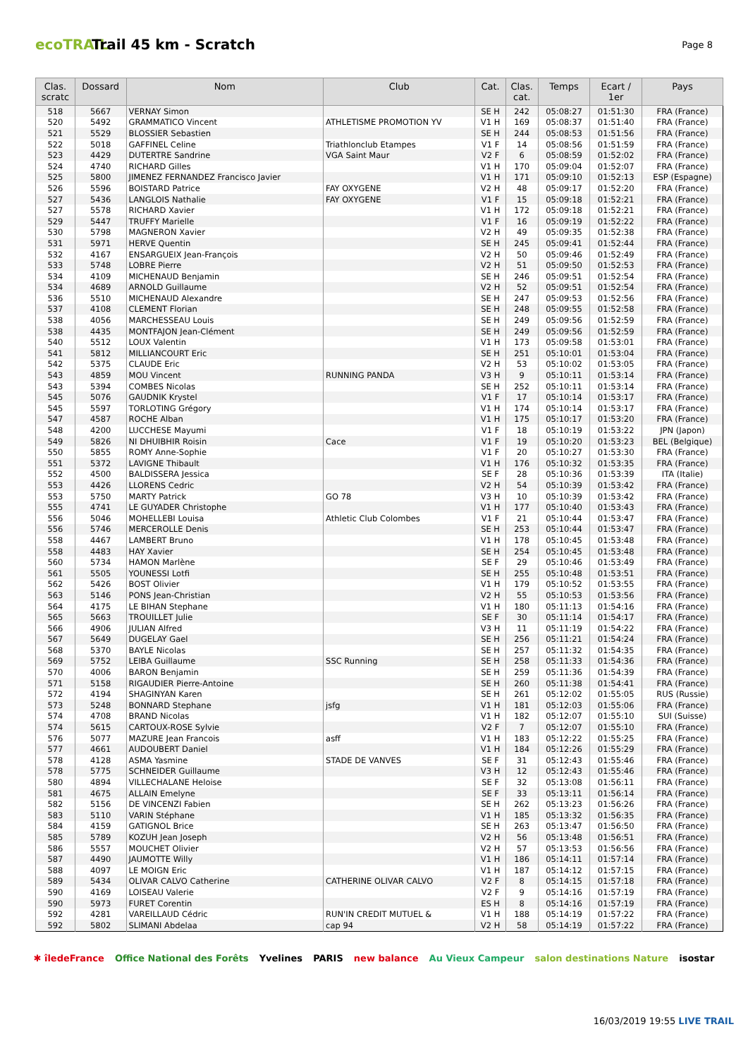ecoTRAIL
Trail 45 km - Scratch
Page 8
| Clas. scratc | Dossard | Nom | Club | Cat. | Clas. cat. | Temps | Ecart / 1er | Pays |
| --- | --- | --- | --- | --- | --- | --- | --- | --- |
| 518 | 5667 | VERNAY Simon | | SE H | 242 | 05:08:27 | 01:51:30 | FRA (France) |
| 520 | 5492 | GRAMMATICO Vincent | ATHLETISME PROMOTION YV | V1 H | 169 | 05:08:37 | 01:51:40 | FRA (France) |
| 521 | 5529 | BLOSSIER Sebastien | | SE H | 244 | 05:08:53 | 01:51:56 | FRA (France) |
| 522 | 5018 | GAFFINEL Celine | Triathlonclub Etampes | V1 F | 14 | 05:08:56 | 01:51:59 | FRA (France) |
| 523 | 4429 | DUTERTRE Sandrine | VGA Saint Maur | V2 F | 6 | 05:08:59 | 01:52:02 | FRA (France) |
| 524 | 4740 | RICHARD Gilles | | V1 H | 170 | 05:09:04 | 01:52:07 | FRA (France) |
| 525 | 5800 | JIMENEZ FERNANDEZ Francisco Javier | | V1 H | 171 | 05:09:10 | 01:52:13 | ESP (Espagne) |
| 526 | 5596 | BOISTARD Patrice | FAY OXYGENE | V2 H | 48 | 05:09:17 | 01:52:20 | FRA (France) |
| 527 | 5436 | LANGLOIS Nathalie | FAY OXYGENE | V1 F | 15 | 05:09:18 | 01:52:21 | FRA (France) |
| 527 | 5578 | RICHARD Xavier | | V1 H | 172 | 05:09:18 | 01:52:21 | FRA (France) |
| 529 | 5447 | TRUFFY Marielle | | V1 F | 16 | 05:09:19 | 01:52:22 | FRA (France) |
| 530 | 5798 | MAGNERON Xavier | | V2 H | 49 | 05:09:35 | 01:52:38 | FRA (France) |
| 531 | 5971 | HERVE Quentin | | SE H | 245 | 05:09:41 | 01:52:44 | FRA (France) |
| 532 | 4167 | ENSARGUEIX Jean-François | | V2 H | 50 | 05:09:46 | 01:52:49 | FRA (France) |
| 533 | 5748 | LOBRE Pierre | | V2 H | 51 | 05:09:50 | 01:52:53 | FRA (France) |
| 534 | 4109 | MICHENAUD Benjamin | | SE H | 246 | 05:09:51 | 01:52:54 | FRA (France) |
| 534 | 4689 | ARNOLD Guillaume | | V2 H | 52 | 05:09:51 | 01:52:54 | FRA (France) |
| 536 | 5510 | MICHENAUD Alexandre | | SE H | 247 | 05:09:53 | 01:52:56 | FRA (France) |
| 537 | 4108 | CLEMENT Florian | | SE H | 248 | 05:09:55 | 01:52:58 | FRA (France) |
| 538 | 4056 | MARCHESSEAU Louis | | SE H | 249 | 05:09:56 | 01:52:59 | FRA (France) |
| 538 | 4435 | MONTFAJON Jean-Clément | | SE H | 249 | 05:09:56 | 01:52:59 | FRA (France) |
| 540 | 5512 | LOUX Valentin | | V1 H | 173 | 05:09:58 | 01:53:01 | FRA (France) |
| 541 | 5812 | MILLIANCOURT Eric | | SE H | 251 | 05:10:01 | 01:53:04 | FRA (France) |
| 542 | 5375 | CLAUDE Eric | | V2 H | 53 | 05:10:02 | 01:53:05 | FRA (France) |
| 543 | 4859 | MOU Vincent | RUNNING PANDA | V3 H | 9 | 05:10:11 | 01:53:14 | FRA (France) |
| 543 | 5394 | COMBES Nicolas | | SE H | 252 | 05:10:11 | 01:53:14 | FRA (France) |
| 545 | 5076 | GAUDNIK Krystel | | V1 F | 17 | 05:10:14 | 01:53:17 | FRA (France) |
| 545 | 5597 | TORLOTING Grégory | | V1 H | 174 | 05:10:14 | 01:53:17 | FRA (France) |
| 547 | 4587 | ROCHE Alban | | V1 H | 175 | 05:10:17 | 01:53:20 | FRA (France) |
| 548 | 4200 | LUCCHESE Mayumi | | V1 F | 18 | 05:10:19 | 01:53:22 | JPN (Japon) |
| 549 | 5826 | NI DHUIBHIR Roisin | Cace | V1 F | 19 | 05:10:20 | 01:53:23 | BEL (Belgique) |
| 550 | 5855 | ROMY Anne-Sophie | | V1 F | 20 | 05:10:27 | 01:53:30 | FRA (France) |
| 551 | 5372 | LAVIGNE Thibault | | V1 H | 176 | 05:10:32 | 01:53:35 | FRA (France) |
| 552 | 4500 | BALDISSERA Jessica | | SE F | 28 | 05:10:36 | 01:53:39 | ITA (Italie) |
| 553 | 4426 | LLORENS Cedric | | V2 H | 54 | 05:10:39 | 01:53:42 | FRA (France) |
| 553 | 5750 | MARTY Patrick | GO 78 | V3 H | 10 | 05:10:39 | 01:53:42 | FRA (France) |
| 555 | 4741 | LE GUYADER Christophe | | V1 H | 177 | 05:10:40 | 01:53:43 | FRA (France) |
| 556 | 5046 | MOHELLEBI Louisa | Athletic Club Colombes | V1 F | 21 | 05:10:44 | 01:53:47 | FRA (France) |
| 556 | 5746 | MERCEROLLE Denis | | SE H | 253 | 05:10:44 | 01:53:47 | FRA (France) |
| 558 | 4467 | LAMBERT Bruno | | V1 H | 178 | 05:10:45 | 01:53:48 | FRA (France) |
| 558 | 4483 | HAY Xavier | | SE H | 254 | 05:10:45 | 01:53:48 | FRA (France) |
| 560 | 5734 | HAMON Marlène | | SE F | 29 | 05:10:46 | 01:53:49 | FRA (France) |
| 561 | 5505 | YOUNESSI Lotfi | | SE H | 255 | 05:10:48 | 01:53:51 | FRA (France) |
| 562 | 5426 | BOST Olivier | | V1 H | 179 | 05:10:52 | 01:53:55 | FRA (France) |
| 563 | 5146 | PONS Jean-Christian | | V2 H | 55 | 05:10:53 | 01:53:56 | FRA (France) |
| 564 | 4175 | LE BIHAN Stephane | | V1 H | 180 | 05:11:13 | 01:54:16 | FRA (France) |
| 565 | 5663 | TROUILLET Julie | | SE F | 30 | 05:11:14 | 01:54:17 | FRA (France) |
| 566 | 4906 | JULIAN Alfred | | V3 H | 11 | 05:11:19 | 01:54:22 | FRA (France) |
| 567 | 5649 | DUGELAY Gael | | SE H | 256 | 05:11:21 | 01:54:24 | FRA (France) |
| 568 | 5370 | BAYLE Nicolas | | SE H | 257 | 05:11:32 | 01:54:35 | FRA (France) |
| 569 | 5752 | LEIBA Guillaume | SSC Running | SE H | 258 | 05:11:33 | 01:54:36 | FRA (France) |
| 570 | 4006 | BARON Benjamin | | SE H | 259 | 05:11:36 | 01:54:39 | FRA (France) |
| 571 | 5158 | RIGAUDIER Pierre-Antoine | | SE H | 260 | 05:11:38 | 01:54:41 | FRA (France) |
| 572 | 4194 | SHAGINYAN Karen | | SE H | 261 | 05:12:02 | 01:55:05 | RUS (Russie) |
| 573 | 5248 | BONNARD Stephane | jsfg | V1 H | 181 | 05:12:03 | 01:55:06 | FRA (France) |
| 574 | 4708 | BRAND Nicolas | | V1 H | 182 | 05:12:07 | 01:55:10 | SUI (Suisse) |
| 574 | 5615 | CARTOUX-ROSE Sylvie | | V2 F | 7 | 05:12:07 | 01:55:10 | FRA (France) |
| 576 | 5077 | MAZURE Jean Francois | asff | V1 H | 183 | 05:12:22 | 01:55:25 | FRA (France) |
| 577 | 4661 | AUDOUBERT Daniel | | V1 H | 184 | 05:12:26 | 01:55:29 | FRA (France) |
| 578 | 4128 | ASMA Yasmine | STADE DE VANVES | SE F | 31 | 05:12:43 | 01:55:46 | FRA (France) |
| 578 | 5775 | SCHNEIDER Guillaume | | V3 H | 12 | 05:12:43 | 01:55:46 | FRA (France) |
| 580 | 4894 | VILLECHALANE Heloise | | SE F | 32 | 05:13:08 | 01:56:11 | FRA (France) |
| 581 | 4675 | ALLAIN Emelyne | | SE F | 33 | 05:13:11 | 01:56:14 | FRA (France) |
| 582 | 5156 | DE VINCENZI Fabien | | SE H | 262 | 05:13:23 | 01:56:26 | FRA (France) |
| 583 | 5110 | VARIN Stéphane | | V1 H | 185 | 05:13:32 | 01:56:35 | FRA (France) |
| 584 | 4159 | GATIGNOL Brice | | SE H | 263 | 05:13:47 | 01:56:50 | FRA (France) |
| 585 | 5789 | KOZUH Jean Joseph | | V2 H | 56 | 05:13:48 | 01:56:51 | FRA (France) |
| 586 | 5557 | MOUCHET Olivier | | V2 H | 57 | 05:13:53 | 01:56:56 | FRA (France) |
| 587 | 4490 | JAUMOTTE Willy | | V1 H | 186 | 05:14:11 | 01:57:14 | FRA (France) |
| 588 | 4097 | LE MOIGN Eric | | V1 H | 187 | 05:14:12 | 01:57:15 | FRA (France) |
| 589 | 5434 | OLIVAR CALVO Catherine | CATHERINE OLIVAR CALVO | V2 F | 8 | 05:14:15 | 01:57:18 | FRA (France) |
| 590 | 4169 | LOISEAU Valerie | | V2 F | 9 | 05:14:16 | 01:57:19 | FRA (France) |
| 590 | 5973 | FURET Corentin | | ES H | 8 | 05:14:16 | 01:57:19 | FRA (France) |
| 592 | 4281 | VAREILLAUD Cédric | RUN'IN CREDIT MUTUEL & | V1 H | 188 | 05:14:19 | 01:57:22 | FRA (France) |
| 592 | 5802 | SLIMANI Abdelaa | cap 94 | V2 H | 58 | 05:14:19 | 01:57:22 | FRA (France) |
✱ îledeFrance Office National des Forêts Yvelines PARIS new balance Au Vieux Campeur salon destinations Nature isostar
16/03/2019 19:55 LIVE TRAIL